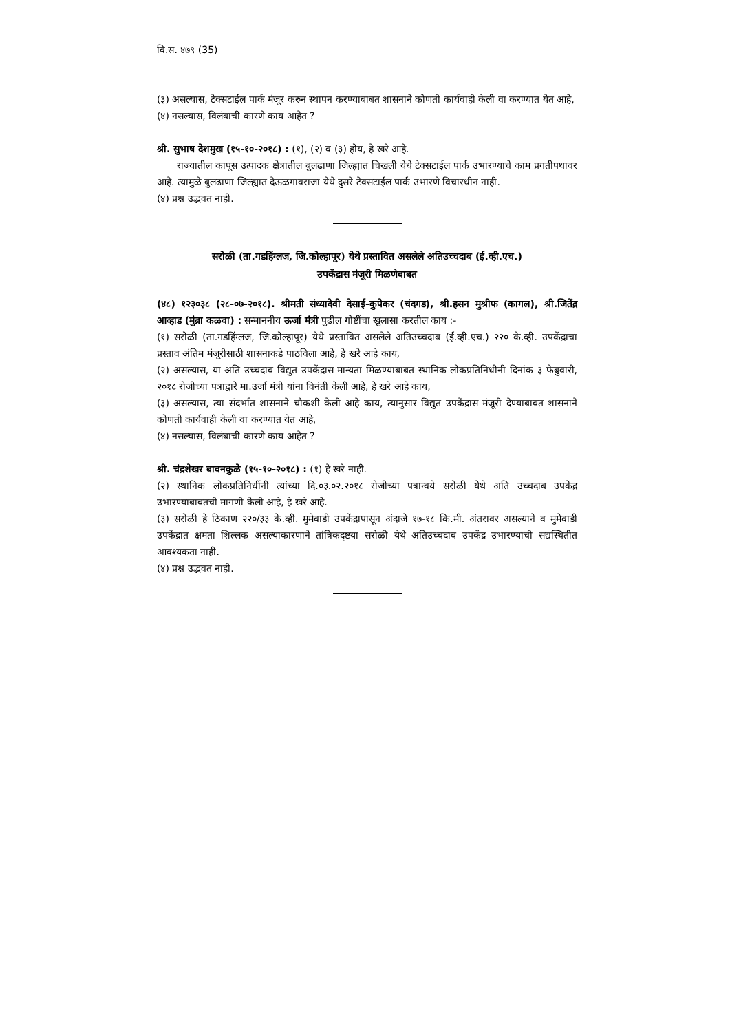वि.स. ४७९ (35)
(३) असल्यास, टेक्सटाईल पार्क मंजूर करुन स्थापन करण्याबाबत शासनाने कोणती कार्यवाही केली वा करण्यात येत आहे,
(४) नसल्यास, विलंबाची कारणे काय आहेत ?
श्री. सुभाष देशमुख (१५-१०-२०१८) : (१), (२) व (३) होय, हे खरे आहे.
राज्यातील कापूस उत्पादक क्षेत्रातील बुलढाणा जिल्ह्यात चिखली येथे टेक्सटाईल पार्क उभारण्याचे काम प्रगतीपथावर आहे. त्यामुळे बुलढाणा जिल्ह्यात देऊळगावराजा येथे दुसरे टेक्सटाईल पार्क उभारणे विचारधीन नाही.
(४) प्रश्न उद्भवत नाही.
सरोळी (ता.गडहिंग्लज, जि.कोल्हापूर) येथे प्रस्तावित असलेले अतिउच्चदाब (ई.व्ही.एच.)
उपकेंद्रास मंजूरी मिळणेबाबत
(४८) १२३०३८ (२८-०७-२०१८). श्रीमती संध्यादेवी देसाई-कुपेकर (चंदगड), श्री.हसन मुश्रीफ (कागल), श्री.जितेंद्र आव्हाड (मुंब्रा कळवा) : सन्माननीय ऊर्जा मंत्री पुढील गोष्टींचा खुलासा करतील काय :-
(१) सरोळी (ता.गडहिंग्लज, जि.कोल्हापूर) येथे प्रस्तावित असलेले अतिउच्चदाब (ई.व्ही.एच.) २२० के.व्ही. उपकेंद्राचा प्रस्ताव अंतिम मंजूरीसाठी शासनाकडे पाठविला आहे, हे खरे आहे काय,
(२) असल्यास, या अति उच्चदाब विद्युत उपकेंद्रास मान्यता मिळण्याबाबत स्थानिक लोकप्रतिनिधीनी दिनांक ३ फेब्रुवारी, २०१८ रोजीच्या पत्राद्वारे मा.उर्जा मंत्री यांना विनंती केली आहे, हे खरे आहे काय,
(३) असल्यास, त्या संदर्भात शासनाने चौकशी केली आहे काय, त्यानुसार विद्युत उपकेंद्रास मंजूरी देण्याबाबत शासनाने कोणती कार्यवाही केली वा करण्यात येत आहे,
(४) नसल्यास, विलंबाची कारणे काय आहेत ?
श्री. चंद्रशेखर बावनकुळे (१५-१०-२०१८) : (१) हे खरे नाही.
(२) स्थानिक लोकप्रतिनिधींनी त्यांच्या दि.०३.०२.२०१८ रोजीच्या पत्रान्वये सरोळी येथे अति उच्चदाब उपकेंद्र उभारण्याबाबतची मागणी केली आहे, हे खरे आहे.
(३) सरोळी हे ठिकाण २२०/३३ के.व्ही. मुमेवाडी उपकेंद्रापासून अंदाजे १७-१८ कि.मी. अंतरावर असल्याने व मुमेवाडी उपकेंद्रात क्षमता शिल्लक असल्याकारणाने तांत्रिकदृष्टया सरोळी येथे अतिउच्चदाब उपकेंद्र उभारण्याची सद्यस्थितीत आवश्यकता नाही.
(४) प्रश्न उद्भवत नाही.